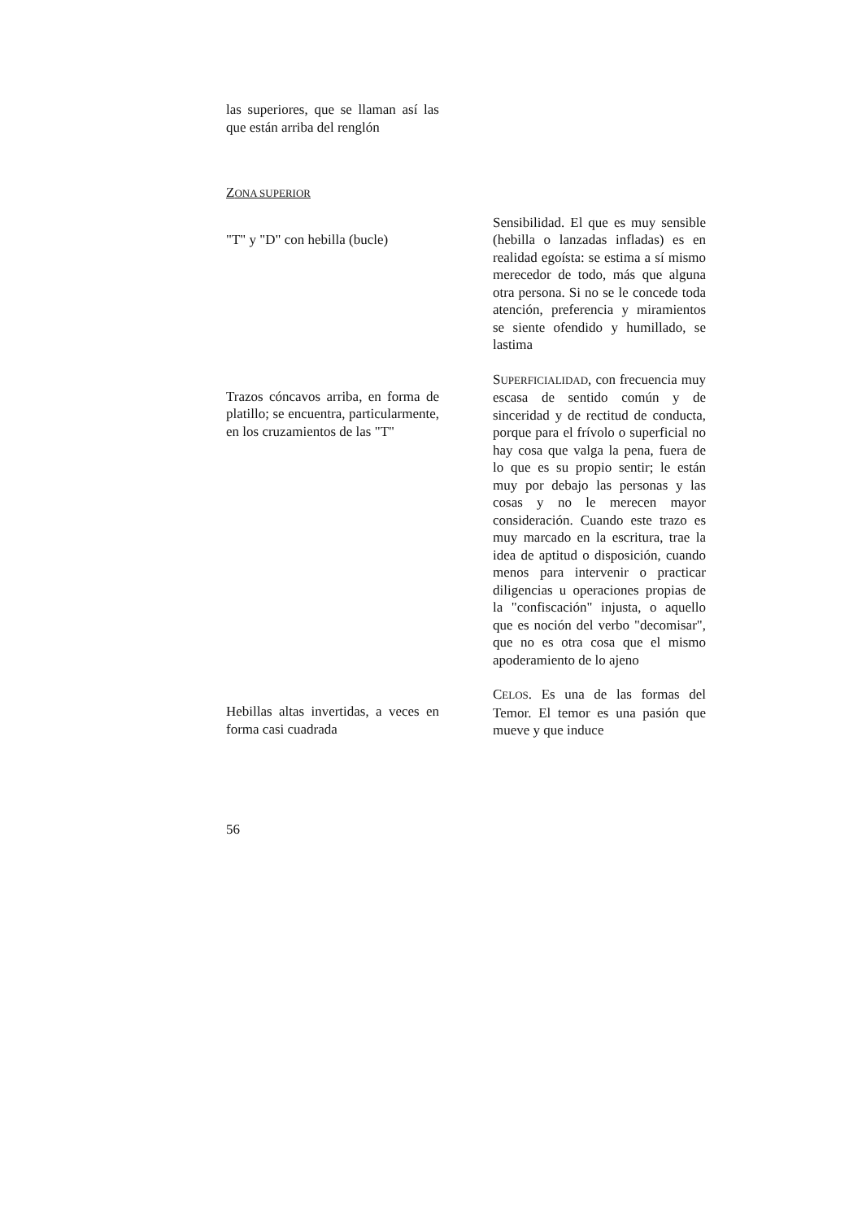las superiores, que se llaman así las que están arriba del renglón
ZONA SUPERIOR
"T" y "D" con hebilla (bucle)
Sensibilidad. El que es muy sensible (hebilla o lanzadas infladas) es en realidad egoísta: se estima a sí mismo merecedor de todo, más que alguna otra persona. Si no se le concede toda atención, preferencia y miramientos se siente ofendido y humillado, se lastima
Trazos cóncavos arriba, en forma de platillo; se encuentra, particularmente, en los cruzamientos de las "T"
SUPERFICIALIDAD, con frecuencia muy escasa de sentido común y de sinceridad y de rectitud de conducta, porque para el frívolo o superficial no hay cosa que valga la pena, fuera de lo que es su propio sentir; le están muy por debajo las personas y las cosas y no le merecen mayor consideración. Cuando este trazo es muy marcado en la escritura, trae la idea de aptitud o disposición, cuando menos para intervenir o practicar diligencias u operaciones propias de la "confiscación" injusta, o aquello que es noción del verbo "decomisar", que no es otra cosa que el mismo apoderamiento de lo ajeno
Hebillas altas invertidas, a veces en forma casi cuadrada
CELOS. Es una de las formas del Temor. El temor es una pasión que mueve y que induce
56